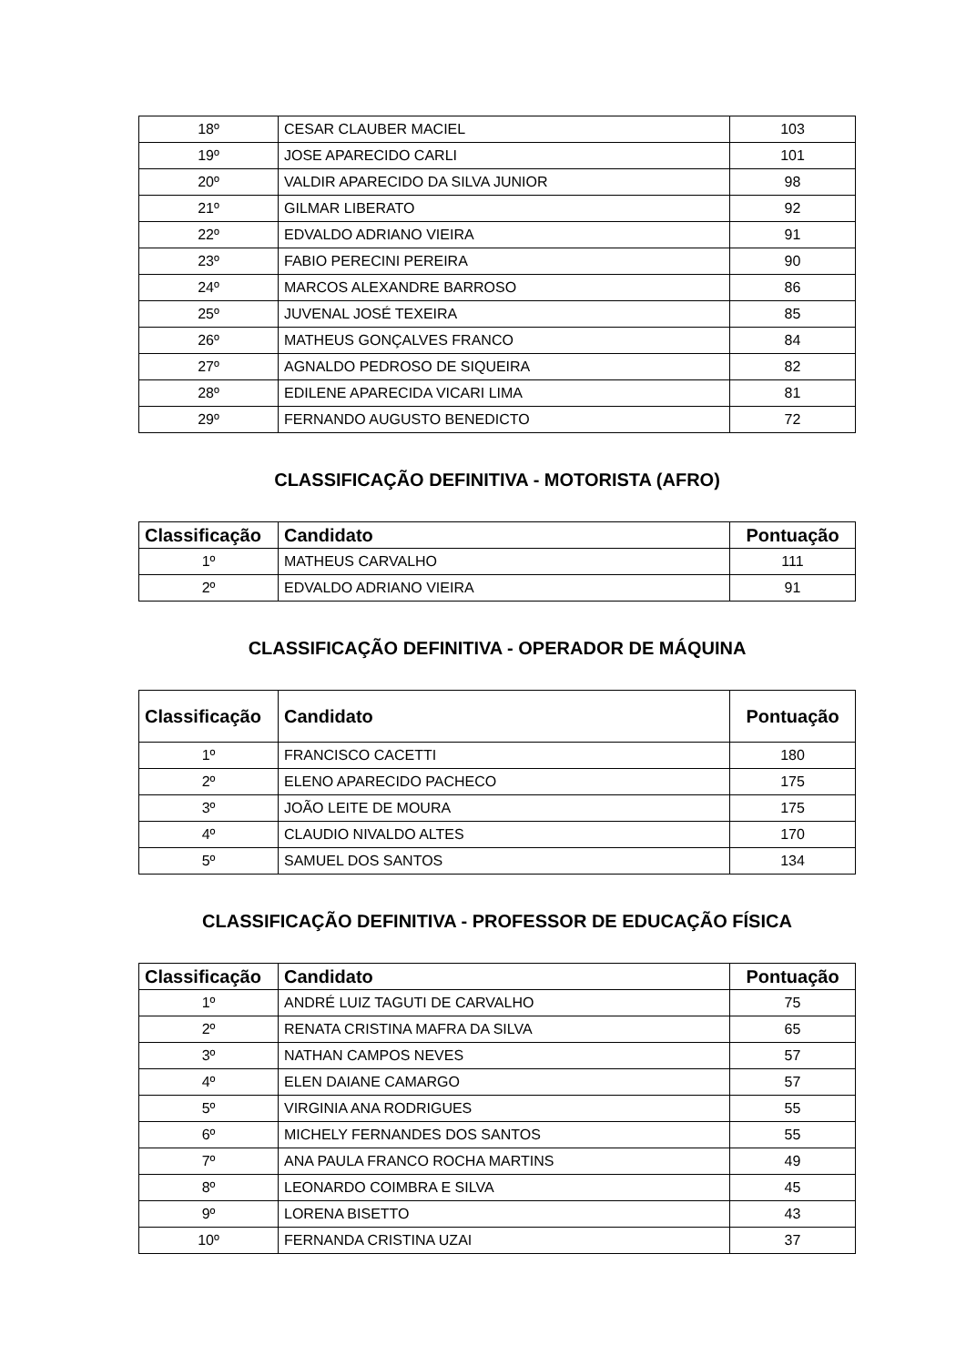| 18º | CESAR CLAUBER MACIEL | 103 |
| 19º | JOSE APARECIDO CARLI | 101 |
| 20º | VALDIR APARECIDO DA SILVA JUNIOR | 98 |
| 21º | GILMAR LIBERATO | 92 |
| 22º | EDVALDO ADRIANO VIEIRA | 91 |
| 23º | FABIO PERECINI PEREIRA | 90 |
| 24º | MARCOS ALEXANDRE BARROSO | 86 |
| 25º | JUVENAL JOSÉ TEXEIRA | 85 |
| 26º | MATHEUS GONÇALVES FRANCO | 84 |
| 27º | AGNALDO PEDROSO DE SIQUEIRA | 82 |
| 28º | EDILENE APARECIDA VICARI LIMA | 81 |
| 29º | FERNANDO AUGUSTO BENEDICTO | 72 |
CLASSIFICAÇÃO DEFINITIVA - MOTORISTA (AFRO)
| Classificação | Candidato | Pontuação |
| --- | --- | --- |
| 1º | MATHEUS CARVALHO | 111 |
| 2º | EDVALDO ADRIANO VIEIRA | 91 |
CLASSIFICAÇÃO DEFINITIVA - OPERADOR DE MÁQUINA
| Classificação | Candidato | Pontuação |
| --- | --- | --- |
| 1º | FRANCISCO CACETTI | 180 |
| 2º | ELENO APARECIDO PACHECO | 175 |
| 3º | JOÃO LEITE DE MOURA | 175 |
| 4º | CLAUDIO NIVALDO ALTES | 170 |
| 5º | SAMUEL DOS SANTOS | 134 |
CLASSIFICAÇÃO DEFINITIVA - PROFESSOR DE EDUCAÇÃO FÍSICA
| Classificação | Candidato | Pontuação |
| --- | --- | --- |
| 1º | ANDRÉ LUIZ TAGUTI DE CARVALHO | 75 |
| 2º | RENATA CRISTINA MAFRA DA SILVA | 65 |
| 3º | NATHAN CAMPOS NEVES | 57 |
| 4º | ELEN DAIANE CAMARGO | 57 |
| 5º | VIRGINIA ANA RODRIGUES | 55 |
| 6º | MICHELY FERNANDES DOS SANTOS | 55 |
| 7º | ANA PAULA FRANCO ROCHA MARTINS | 49 |
| 8º | LEONARDO COIMBRA E SILVA | 45 |
| 9º | LORENA BISETTO | 43 |
| 10º | FERNANDA CRISTINA UZAI | 37 |